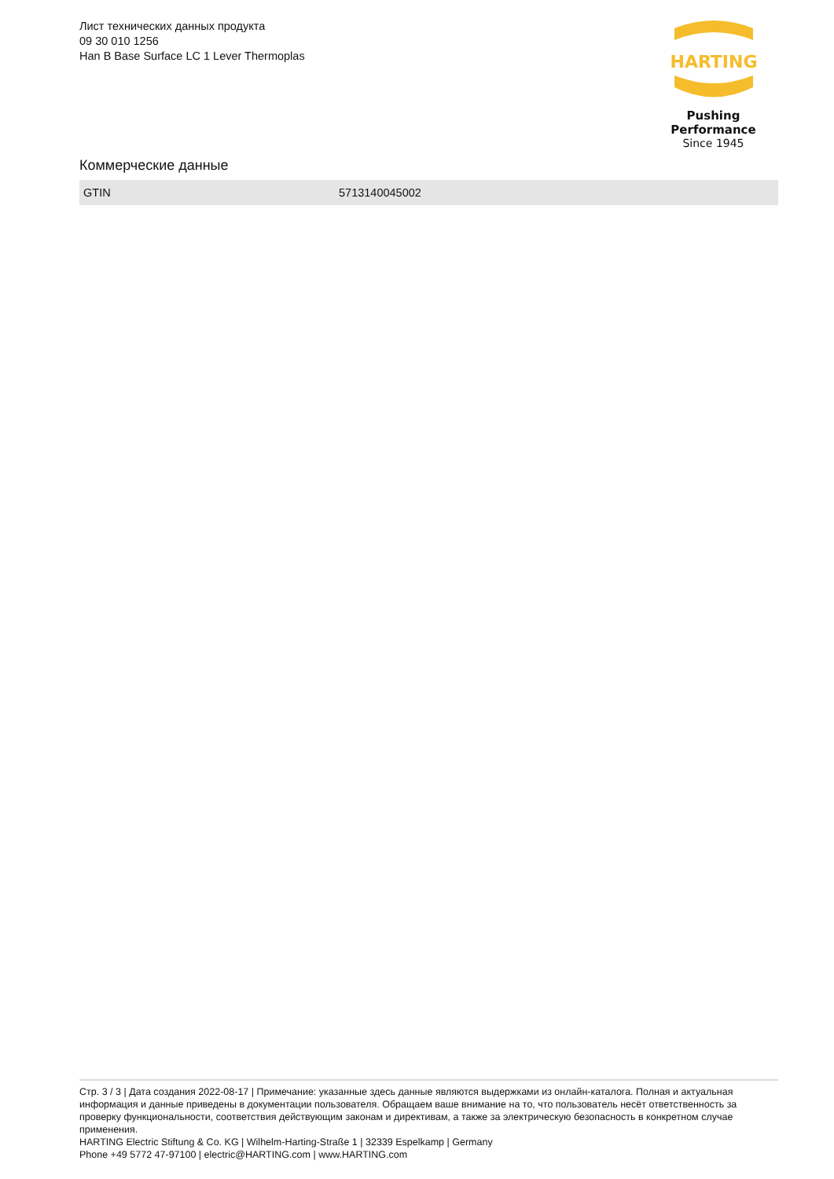Лист технических данных продукта
09 30 010 1256
Han B Base Surface LC 1 Lever Thermoplas
HARTING
Pushing Performance
Since 1945
Коммерческие данные
| GTIN | 5713140045002 |
Стр. 3 / 3 | Дата создания 2022-08-17 | Примечание: указанные здесь данные являются выдержками из онлайн-каталога. Полная и актуальная информация и данные приведены в документации пользователя. Обращаем ваше внимание на то, что пользователь несёт ответственность за проверку функциональности, соответствия действующим законам и директивам, а также за электрическую безопасность в конкретном случае применения.
HARTING Electric Stiftung & Co. KG | Wilhelm-Harting-Straße 1 | 32339 Espelkamp | Germany
Phone +49 5772 47-97100 | electric@HARTING.com | www.HARTING.com